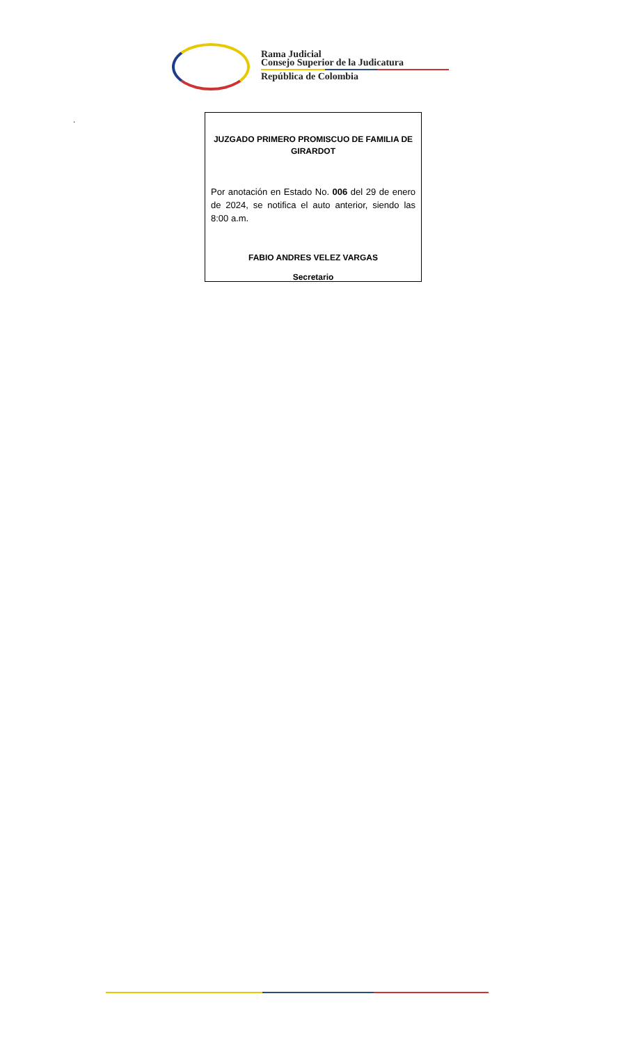Rama Judicial
Consejo Superior de la Judicatura
República de Colombia
.
JUZGADO PRIMERO PROMISCUO DE FAMILIA DE GIRARDOT
Por anotación en Estado No. 006 del 29 de enero de 2024, se notifica el auto anterior, siendo las 8:00 a.m.
FABIO ANDRES VELEZ VARGAS
Secretario